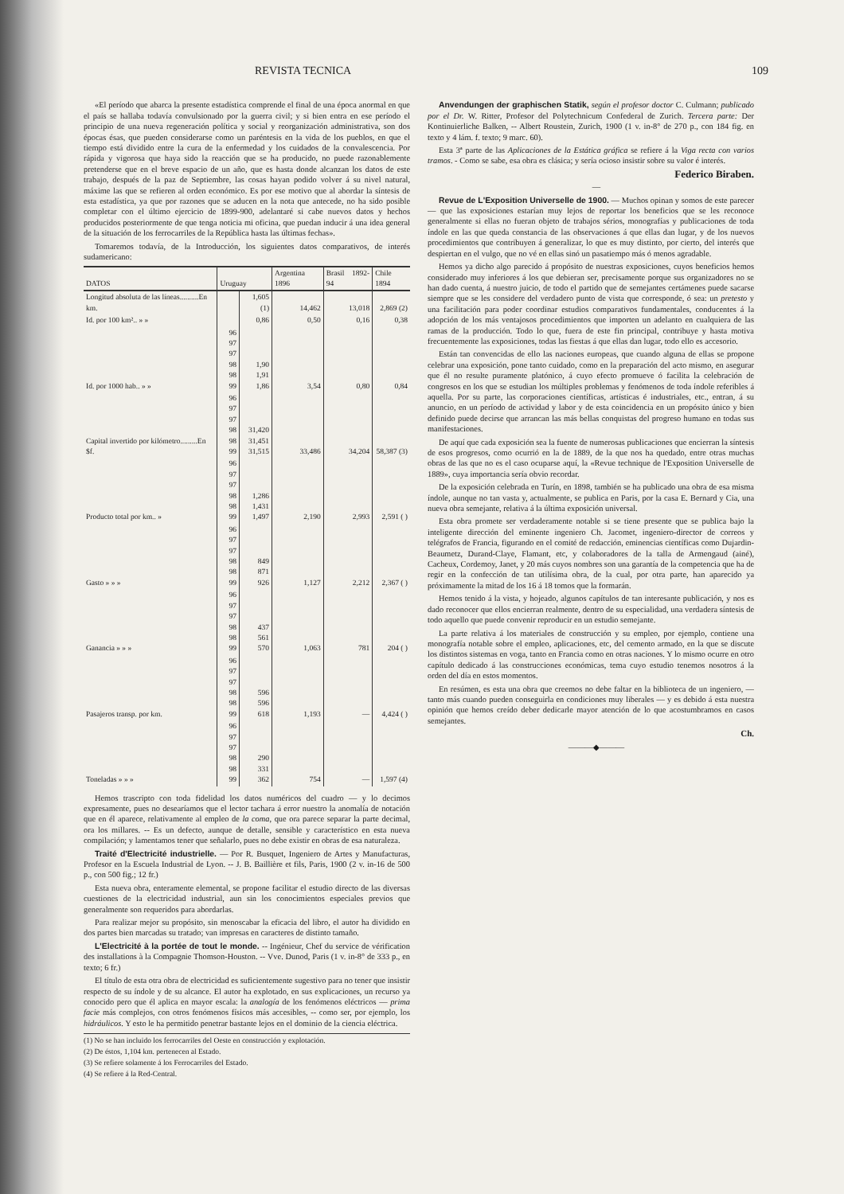REVISTA TECNICA 109
«El período que abarca la presente estadística comprende el final de una época anormal en que el país se hallaba todavía convulsionado por la guerra civil; y si bien entra en ese período el principio de una nueva regeneración política y social y reorganización administrativa, son dos épocas ésas, que pueden considerarse como un paréntesis en la vida de los pueblos, en que el tiempo está dividido entre la cura de la enfermedad y los cuidados de la convalescencia. Por rápida y vigorosa que haya sido la reacción que se ha producido, no puede razonablemente pretenderse que en el breve espacio de un año, que es hasta donde alcanzan los datos de este trabajo, después de la paz de Septiembre, las cosas hayan podido volver á su nivel natural, máxime las que se refieren al orden económico. Es por ese motivo que al abordar la síntesis de esta estadística, ya que por razones que se aducen en la nota que antecede, no ha sido posible completar con el último ejercicio de 1899-900, adelantaré si cabe nuevos datos y hechos producidos posteriormente de que tenga noticia mi oficina, que puedan inducir á una idea general de la situación de los ferrocarriles de la República hasta las últimas fechas».
Tomaremos todavía, de la Introducción, los siguientes datos comparativos, de interés sudamericano:
| DATOS | Uruguay | | Argentina 1896 | Brasil 1892-94 | Chile 1894 |
| --- | --- | --- | --- | --- | --- |
| Longitud absoluta de las líneas..........En km. | | 1,605 (1) | 14,462 | 13,018 | 2,869 (2) |
| Id. por 100 km².. » » | | 0,86 | 0,50 | 0,16 | 0,38 |
| Id. por 1000 hab.. » » | 96 97 97 98 98 99 | 1,90 1,91 1,86 | 3,54 | 0,80 | 0,84 |
| Capital invertido por kilómetro.........En $f. | 96 97 97 98 98 99 | 31,420 31,451 31,515 | 33,486 | 34,204 | 58,387 (3) |
| Producto total por km.. » | 96 97 97 98 98 99 | 1,286 1,431 1,497 | 2,190 | 2,993 | 2,591 ( ) |
| Gasto » » » | 96 97 97 98 98 99 | 849 871 926 | 1,127 | 2,212 | 2,367 ( ) |
| Ganancia » » » | 96 97 97 98 98 99 | 437 561 570 | 1,063 | 781 | 204 ( ) |
| Pasajeros transp. por km. | 96 97 97 98 98 99 | 596 596 618 | 1,193 | — | 4,424 ( ) |
| Toneladas » » » | 96 97 97 98 98 99 | 290 331 362 | 754 | — | 1,597 (4) |
Hemos trascripto con toda fidelidad los datos numéricos del cuadro — y lo decimos expresamente, pues no desearíamos que el lector tachara á error nuestro la anomalía de notación que en él aparece, relativamente al empleo de la coma, que ora parece separar la parte decimal, ora los millares. -- Es un defecto, aunque de detalle, sensible y característico en esta nueva compilación; y lamentamos tener que señalarlo, pues no debe existir en obras de esa naturaleza.
Traité d'Electricité industrielle. — Por R. Busquet, Ingeniero de Artes y Manufacturas, Profesor en la Escuela Industrial de Lyon. -- J. B. Baillière et fils, Paris, 1900 (2 v. in-16 de 500 p., con 500 fig.; 12 fr.)
Esta nueva obra, enteramente elemental, se propone facilitar el estudio directo de las diversas cuestiones de la electricidad industrial, aun sin los conocimientos especiales previos que generalmente son requeridos para abordarlas.
Para realizar mejor su propósito, sin menoscabar la eficacia del libro, el autor ha dividido en dos partes bien marcadas su tratado; van impresas en caracteres de distinto tamaño.
L'Electricité à la portée de tout le monde. -- Ingénieur, Chef du service de vérification des installations à la Compagnie Thomson-Houston. -- Vve. Dunod, Paris (1 v. in-8° de 333 p., en texto; 6 fr.)
El título de esta otra obra de electricidad es suficientemente sugestivo para no tener que insistir respecto de su índole y de su alcance. El autor ha explotado, en sus explicaciones, un recurso ya conocido pero que él aplica en mayor escala: la analogía de los fenómenos eléctricos — prima facie más complejos, con otros fenómenos físicos más accesibles, -- como ser, por ejemplo, los hidráulicos. Y esto le ha permitido penetrar bastante lejos en el dominio de la ciencia eléctrica.
(1) No se han incluido los ferrocarriles del Oeste en construcción y explotación.
(2) De éstos, 1,104 km. pertenecen al Estado.
(3) Se refiere solamente á los Ferrocarriles del Estado.
(4) Se refiere á la Red-Central.
Anvendungen der graphischen Statik, según el profesor doctor C. Culmann; publicado por el Dr. W. Ritter, Profesor del Polytechnicum Confederal de Zurich. Tercera parte: Der Kontinuierliche Balken, -- Albert Roustein, Zurich, 1900 (1 v. in-8° de 270 p., con 184 fig. en texto y 4 lám. f. texto; 9 marc. 60).
Esta 3ª parte de las Aplicaciones de la Estática gráfica se refiere á la Viga recta con varios tramos. - Como se sabe, esa obra es clásica; y sería ocioso insistir sobre su valor é interés.
Federico Biraben.
—
Revue de L'Exposition Universelle de 1900. — Muchos opinan y somos de este parecer — que las exposiciones estarían muy lejos de reportar los beneficios que se les reconoce generalmente si ellas no fueran objeto de trabajos sérios, monografías y publicaciones de toda índole en las que queda constancia de las observaciones á que ellas dan lugar, y de los nuevos procedimientos que contribuyen á generalizar, lo que es muy distinto, por cierto, del interés que despiertan en el vulgo, que no vé en ellas sinó un pasatiempo más ó menos agradable.
Hemos ya dicho algo parecido á propósito de nuestras exposiciones, cuyos beneficios hemos considerado muy inferiores á los que debieran ser, precisamente porque sus organizadores no se han dado cuenta, á nuestro juicio, de todo el partido que de semejantes certámenes puede sacarse siempre que se les considere del verdadero punto de vista que corresponde, ó sea: un pretesto y una facilitación para poder coordinar estudios comparativos fundamentales, conducentes á la adopción de los más ventajosos procedimientos que importen un adelanto en cualquiera de las ramas de la producción. Todo lo que, fuera de este fin principal, contribuye y hasta motiva frecuentemente las exposiciones, todas las fiestas á que ellas dan lugar, todo ello es accesorio.
Están tan convencidas de ello las naciones europeas, que cuando alguna de ellas se propone celebrar una exposición, pone tanto cuidado, como en la preparación del acto mismo, en asegurar que él no resulte puramente platónico, á cuyo efecto promueve ó facilita la celebración de congresos en los que se estudian los múltiples problemas y fenómenos de toda índole referibles á aquella. Por su parte, las corporaciones científicas, artísticas é industriales, etc., entran, á su anuncio, en un período de actividad y labor y de esta coincidencia en un propósito único y bien definido puede decirse que arrancan las más bellas conquistas del progreso humano en todas sus manifestaciones.
De aquí que cada exposición sea la fuente de numerosas publicaciones que encierran la síntesis de esos progresos, como ocurrió en la de 1889, de la que nos ha quedado, entre otras muchas obras de las que no es el caso ocuparse aquí, la «Revue technique de l'Exposition Universelle de 1889», cuya importancia sería obvio recordar.
De la exposición celebrada en Turín, en 1898, también se ha publicado una obra de esa misma índole, aunque no tan vasta y, actualmente, se publica en Paris, por la casa E. Bernard y Cia, una nueva obra semejante, relativa á la última exposición universal.
Esta obra promete ser verdaderamente notable si se tiene presente que se publica bajo la inteligente dirección del eminente ingeniero Ch. Jacomet, ingeniero-director de correos y telégrafos de Francia, figurando en el comité de redacción, eminencias científicas como Dujardin-Beaumetz, Durand-Claye, Flamant, etc, y colaboradores de la talla de Armengaud (ainé), Cacheux, Cordemoy, Janet, y 20 más cuyos nombres son una garantía de la competencia que ha de regir en la confección de tan utilísima obra, de la cual, por otra parte, han aparecido ya próximamente la mitad de los 16 á 18 tomos que la formarán.
Hemos tenido á la vista, y hojeado, algunos capítulos de tan interesante publicación, y nos es dado reconocer que ellos encierran realmente, dentro de su especialidad, una verdadera síntesis de todo aquello que puede convenir reproducir en un estudio semejante.
La parte relativa á los materiales de construcción y su empleo, por ejemplo, contiene una monografía notable sobre el empleo, aplicaciones, etc, del cemento armado, en la que se discute los distintos sistemas en voga, tanto en Francia como en otras naciones. Y lo mismo ocurre en otro capítulo dedicado á las construcciones económicas, tema cuyo estudio tenemos nosotros á la orden del día en estos momentos.
En resúmen, es esta una obra que creemos no debe faltar en la biblioteca de un ingeniero, — tanto más cuando pueden conseguirla en condiciones muy liberales — y es debido á esta nuestra opinión que hemos creído deber dedicarle mayor atención de lo que acostumbramos en casos semejantes.
Ch.
———◆———